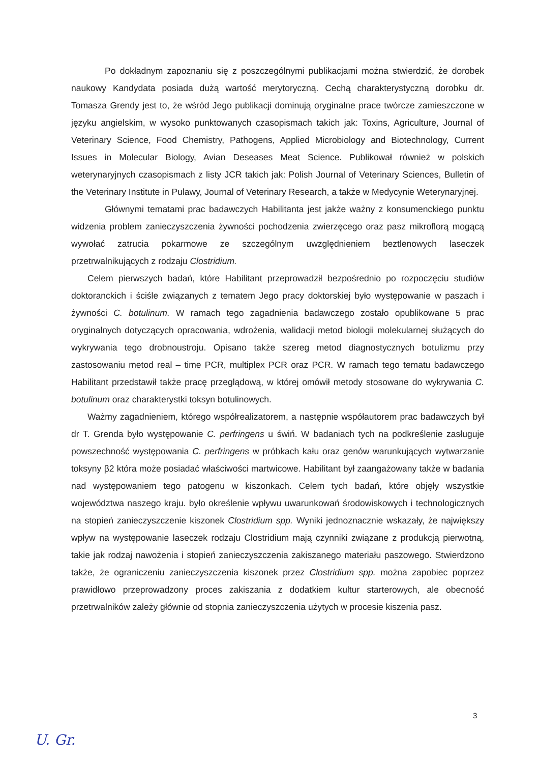Po dokładnym zapoznaniu się z poszczególnymi publikacjami można stwierdzić, że dorobek naukowy Kandydata posiada dużą wartość merytoryczną. Cechą charakterystyczną dorobku dr. Tomasza Grendy jest to, że wśród Jego publikacji dominują oryginalne prace twórcze zamieszczone w języku angielskim, w wysoko punktowanych czasopismach takich jak: Toxins, Agriculture, Journal of Veterinary Science, Food Chemistry, Pathogens, Applied Microbiology and Biotechnology, Current Issues in Molecular Biology, Avian Deseases Meat Science. Publikował również w polskich weterynaryjnych czasopismach z listy JCR takich jak: Polish Journal of Veterinary Sciences, Bulletin of the Veterinary Institute in Pulawy, Journal of Veterinary Research, a także w Medycynie Weterynaryjnej.
Głównymi tematami prac badawczych Habilitanta jest jakże ważny z konsumenckiego punktu widzenia problem zanieczyszczenia żywności pochodzenia zwierzęcego oraz pasz mikroflorą mogącą wywołać zatrucia pokarmowe ze szczególnym uwzględnieniem beztlenowych laseczek przetrwalnikujących z rodzaju Clostridium.
Celem pierwszych badań, które Habilitant przeprowadził bezpośrednio po rozpoczęciu studiów doktoranckich i ściśle związanych z tematem Jego pracy doktorskiej było występowanie w paszach i żywności C. botulinum. W ramach tego zagadnienia badawczego zostało opublikowane 5 prac oryginalnych dotyczących opracowania, wdrożenia, walidacji metod biologii molekularnej służących do wykrywania tego drobnoustroju. Opisano także szereg metod diagnostycznych botulizmu przy zastosowaniu metod real – time PCR, multiplex PCR oraz PCR. W ramach tego tematu badawczego Habilitant przedstawił także pracę przeglądową, w której omówił metody stosowane do wykrywania C. botulinum oraz charakterystki toksyn botulinowych.
Ważmy zagadnieniem, którego współrealizatorem, a następnie współautorem prac badawczych był dr T. Grenda było występowanie C. perfringens u świń. W badaniach tych na podkreślenie zasługuje powszechność występowania C. perfringens w próbkach kału oraz genów warunkujących wytwarzanie toksyny β2 która może posiadać właściwości martwicowe. Habilitant był zaangażowany także w badania nad występowaniem tego patogenu w kiszonkach. Celem tych badań, które objęły wszystkie województwa naszego kraju. było określenie wpływu uwarunkowań środowiskowych i technologicznych na stopień zanieczyszczenie kiszonek Clostridium spp. Wyniki jednoznacznie wskazały, że największy wpływ na występowanie laseczek rodzaju Clostridium mają czynniki związane z produkcją pierwotną, takie jak rodzaj nawożenia i stopień zanieczyszczenia zakiszanego materiału paszowego. Stwierdzono także, że ograniczeniu zanieczyszczenia kiszonek przez Clostridium spp. można zapobiec poprzez prawidłowo przeprowadzony proces zakiszania z dodatkiem kultur starterowych, ale obecność przetrwalników zależy głównie od stopnia zanieczyszczenia użytych w procesie kiszenia pasz.
3
U. Gr.